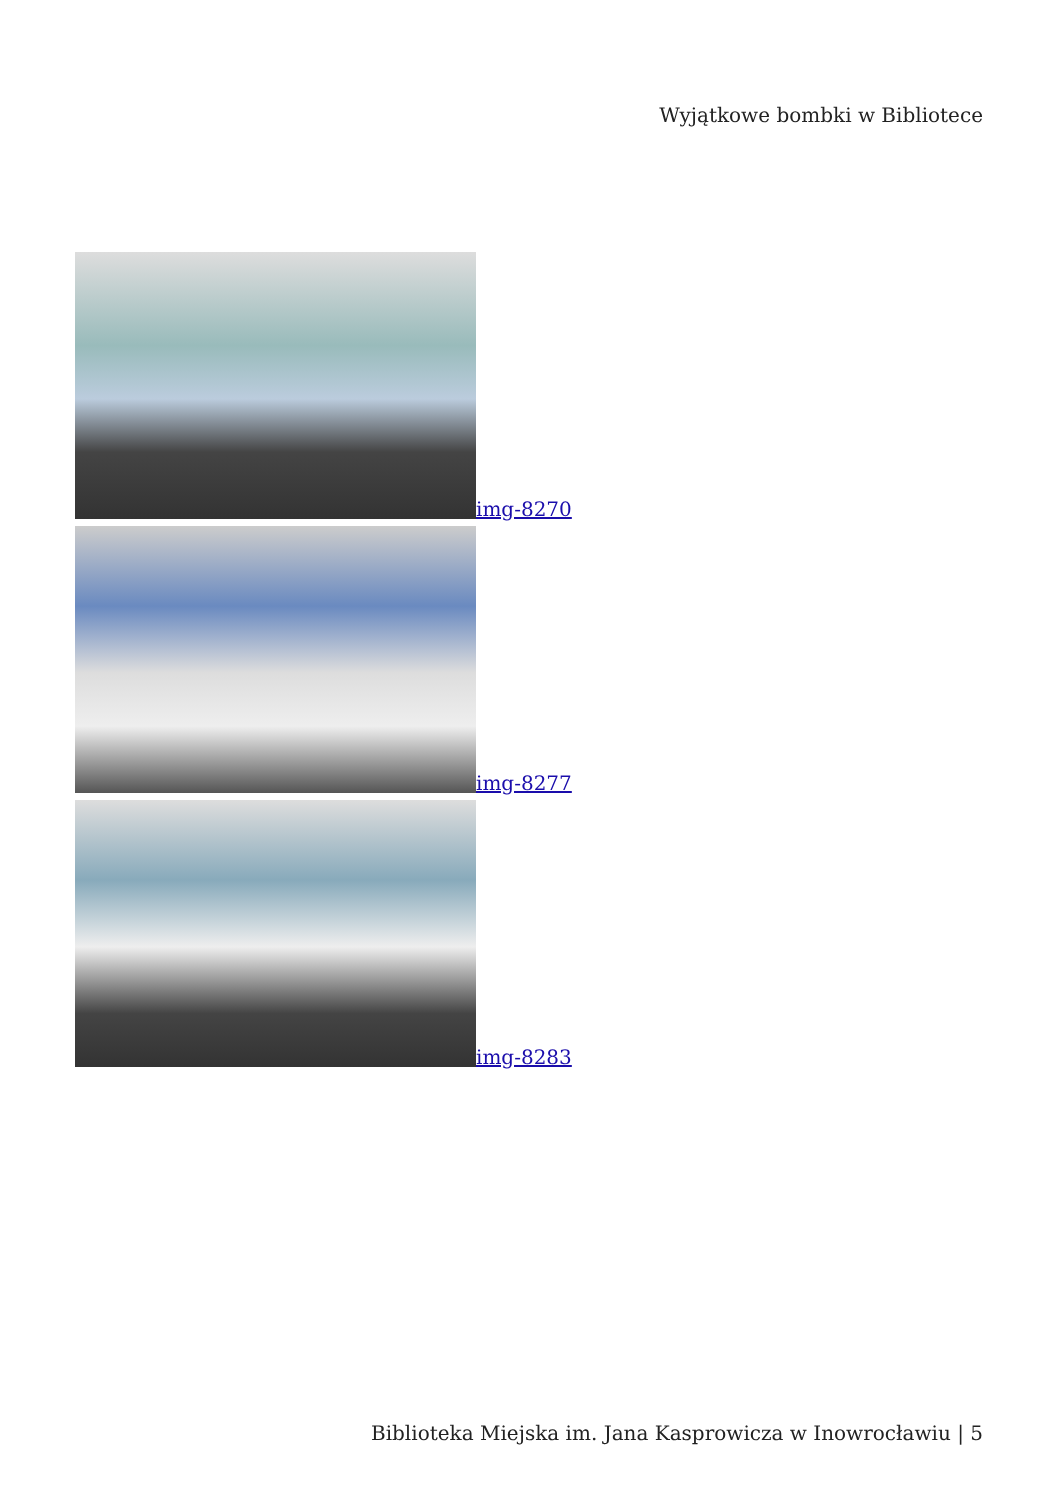Wyjątkowe bombki w Bibliotece
img-8270
img-8277
img-8283
Biblioteka Miejska im. Jana Kasprowicza w Inowrocławiu | 5